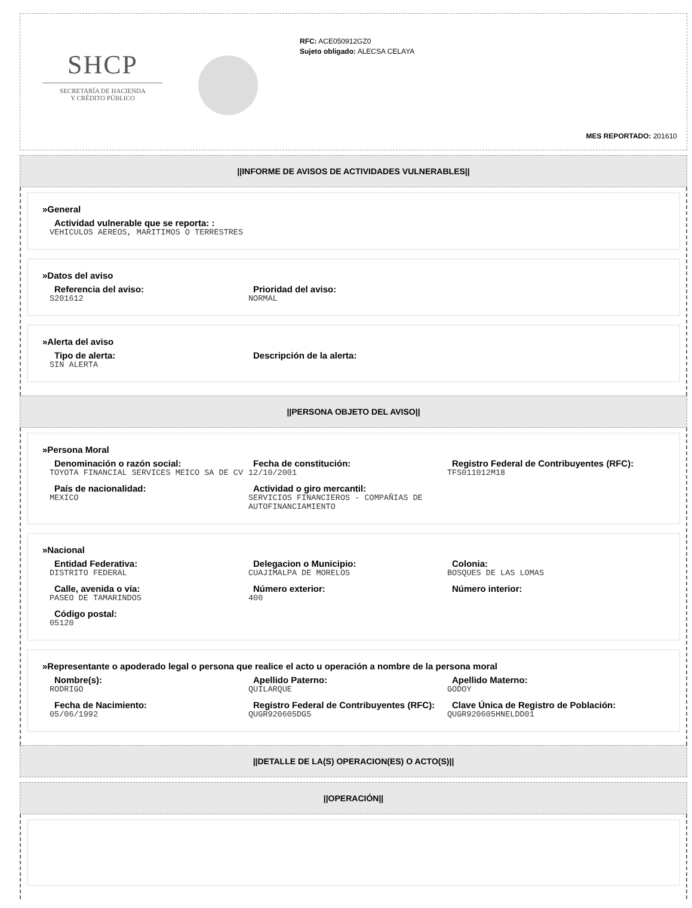SHCP
SECRETARÍA DE HACIENDA
Y CRÉDITO PÚBLICO
RFC: ACE050912GZ0
Sujeto obligado: ALECSA CELAYA
MES REPORTADO: 201610
||INFORME DE AVISOS DE ACTIVIDADES VULNERABLES||
»General
Actividad vulnerable que se reporta: :
VEHICULOS AEREOS, MARITIMOS O TERRESTRES
»Datos del aviso
Referencia del aviso:
S201612
Prioridad del aviso:
NORMAL
»Alerta del aviso
Tipo de alerta:
SIN ALERTA
Descripción de la alerta:
||PERSONA OBJETO DEL AVISO||
»Persona Moral
Denominación o razón social:
TOYOTA FINANCIAL SERVICES MEICO SA DE CV
Fecha de constitución:
12/10/2001
Registro Federal de Contribuyentes (RFC):
TFS011012M18
País de nacionalidad:
MEXICO
Actividad o giro mercantil:
SERVICIOS FINANCIEROS - COMPAÑIAS DE AUTOFINANCIAMIENTO
»Nacional
Entidad Federativa:
DISTRITO FEDERAL
Delegacion o Municipio:
CUAJIMALPA DE MORELOS
Colonia:
BOSQUES DE LAS LOMAS
Calle, avenida o vía:
PASEO DE TAMARINDOS
Número exterior:
400
Número interior:
Código postal:
05120
»Representante o apoderado legal o persona que realice el acto u operación a nombre de la persona moral
Nombre(s):
RODRIGO
Apellido Paterno:
QUILARQUE
Apellido Materno:
GODOY
Fecha de Nacimiento:
05/06/1992
Registro Federal de Contribuyentes (RFC):
QUGR920605DG5
Clave Única de Registro de Población:
QUGR920605HNELDD01
||DETALLE DE LA(S) OPERACION(ES) O ACTO(S)||
||OPERACIÓN||